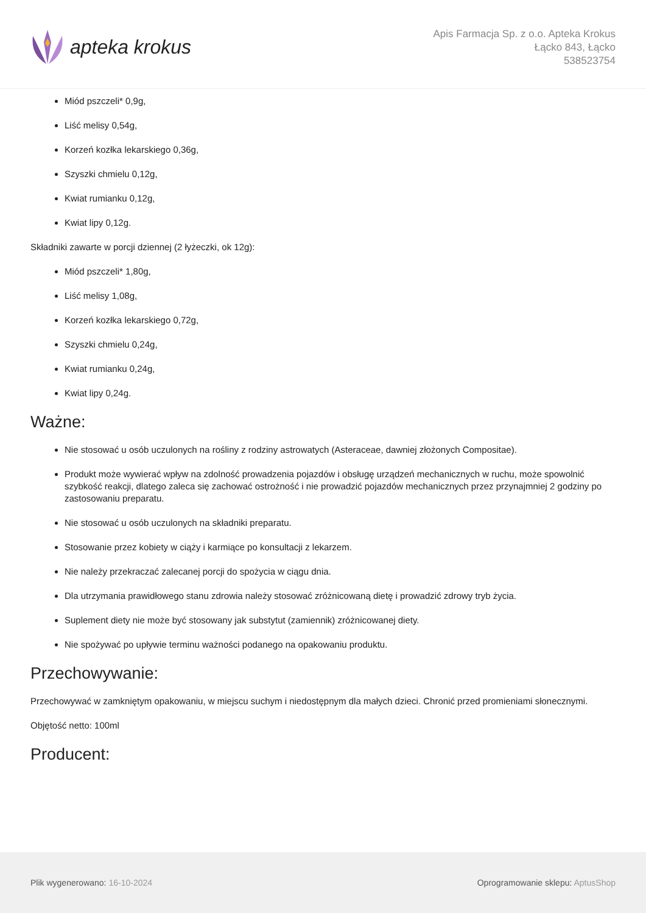apteka krokus
Apis Farmacja Sp. z o.o. Apteka Krokus
Łącko 843, Łącko
538523754
Miód pszczeli* 0,9g,
Liść melisy 0,54g,
Korzeń kozłka lekarskiego 0,36g,
Szyszki chmielu 0,12g,
Kwiat rumianku 0,12g,
Kwiat lipy 0,12g.
Składniki zawarte w porcji dziennej (2 łyżeczki, ok 12g):
Miód pszczeli* 1,80g,
Liść melisy 1,08g,
Korzeń kozłka lekarskiego 0,72g,
Szyszki chmielu 0,24g,
Kwiat rumianku 0,24g,
Kwiat lipy 0,24g.
Ważne:
Nie stosować u osób uczulonych na rośliny z rodziny astrowatych (Asteraceae, dawniej złożonych Compositae).
Produkt może wywierać wpływ na zdolność prowadzenia pojazdów i obsługę urządzeń mechanicznych w ruchu, może spowolnić szybkość reakcji, dlatego zaleca się zachować ostrożność i nie prowadzić pojazdów mechanicznych przez przynajmniej 2 godziny po zastosowaniu preparatu.
Nie stosować u osób uczulonych na składniki preparatu.
Stosowanie przez kobiety w ciąży i karmiące po konsultacji z lekarzem.
Nie należy przekraczać zalecanej porcji do spożycia w ciągu dnia.
Dla utrzymania prawidłowego stanu zdrowia należy stosować zróżnicowaną dietę i prowadzić zdrowy tryb życia.
Suplement diety nie może być stosowany jak substytut (zamiennik) zróżnicowanej diety.
Nie spożywać po upływie terminu ważności podanego na opakowaniu produktu.
Przechowywanie:
Przechowywać w zamkniętym opakowaniu, w miejscu suchym i niedostępnym dla małych dzieci. Chronić przed promieniami słonecznymi.
Objętość netto: 100ml
Producent:
Plik wygenerowano: 16-10-2024 Oprogramowanie sklepu: AptusShop